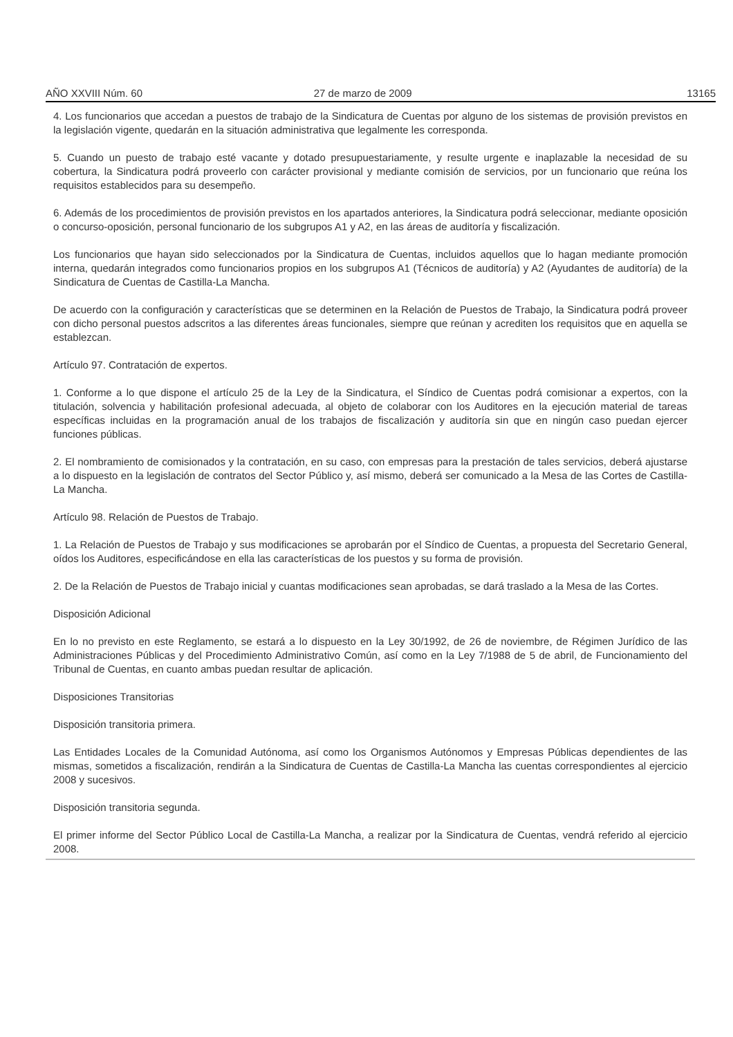AÑO XXVIII Núm. 60 27 de marzo de 2009 13165
4. Los funcionarios que accedan a puestos de trabajo de la Sindicatura de Cuentas por alguno de los sistemas de provisión previstos en la legislación vigente, quedarán en la situación administrativa que legalmente les corresponda.
5. Cuando un puesto de trabajo esté vacante y dotado presupuestariamente, y resulte urgente e inaplazable la necesidad de su cobertura, la Sindicatura podrá proveerlo con carácter provisional y mediante comisión de servicios, por un funcionario que reúna los requisitos establecidos para su desempeño.
6. Además de los procedimientos de provisión previstos en los apartados anteriores, la Sindicatura podrá seleccionar, mediante oposición o concurso-oposición, personal funcionario de los subgrupos A1 y A2, en las áreas de auditoría y fiscalización.
Los funcionarios que hayan sido seleccionados por la Sindicatura de Cuentas, incluidos aquellos que lo hagan mediante promoción interna, quedarán integrados como funcionarios propios en los subgrupos A1 (Técnicos de auditoría) y A2 (Ayudantes de auditoría) de la Sindicatura de Cuentas de Castilla-La Mancha.
De acuerdo con la configuración y características que se determinen en la Relación de Puestos de Trabajo, la Sindicatura podrá proveer con dicho personal puestos adscritos a las diferentes áreas funcionales, siempre que reúnan y acrediten los requisitos que en aquella se establezcan.
Artículo 97. Contratación de expertos.
1. Conforme a lo que dispone el artículo 25 de la Ley de la Sindicatura, el Síndico de Cuentas podrá comisionar a expertos, con la titulación, solvencia y habilitación profesional adecuada, al objeto de colaborar con los Auditores en la ejecución material de tareas específicas incluidas en la programación anual de los trabajos de fiscalización y auditoría sin que en ningún caso puedan ejercer funciones públicas.
2. El nombramiento de comisionados y la contratación, en su caso, con empresas para la prestación de tales servicios, deberá ajustarse a lo dispuesto en la legislación de contratos del Sector Público y, así mismo, deberá ser comunicado a la Mesa de las Cortes de Castilla-La Mancha.
Artículo 98. Relación de Puestos de Trabajo.
1. La Relación de Puestos de Trabajo y sus modificaciones se aprobarán por el Síndico de Cuentas, a propuesta del Secretario General, oídos los Auditores, especificándose en ella las características de los puestos y su forma de provisión.
2. De la Relación de Puestos de Trabajo inicial y cuantas modificaciones sean aprobadas, se dará traslado a la Mesa de las Cortes.
Disposición Adicional
En lo no previsto en este Reglamento, se estará a lo dispuesto en la Ley 30/1992, de 26 de noviembre, de Régimen Jurídico de las Administraciones Públicas y del Procedimiento Administrativo Común, así como en la Ley 7/1988 de 5 de abril, de Funcionamiento del Tribunal de Cuentas, en cuanto ambas puedan resultar de aplicación.
Disposiciones Transitorias
Disposición transitoria primera.
Las Entidades Locales de la Comunidad Autónoma, así como los Organismos Autónomos y Empresas Públicas dependientes de las mismas, sometidos a fiscalización, rendirán a la Sindicatura de Cuentas de Castilla-La Mancha las cuentas correspondientes al ejercicio 2008 y sucesivos.
Disposición transitoria segunda.
El primer informe del Sector Público Local de Castilla-La Mancha, a realizar por la Sindicatura de Cuentas, vendrá referido al ejercicio 2008.